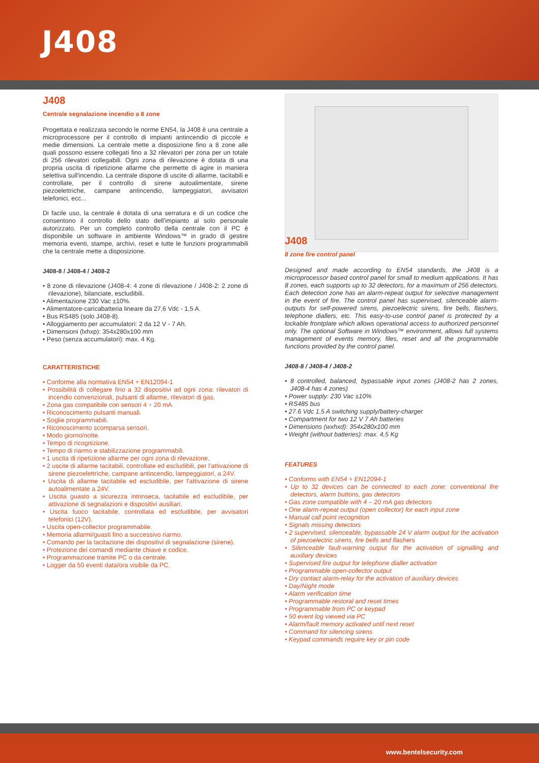J408
J408
Centrale segnalazione incendio a 8 zone
Progettata e realizzata secondo le norme EN54, la J408 è una centrale a microprocessore per il controllo di impianti antincendio di piccole e medie dimensioni. La centrale mette a disposizione fino a 8 zone alle quali possono essere collegati fino a 32 rilevatori per zona per un totale di 256 rilevatori collegabili. Ogni zona di rilevazione è dotata di una propria uscita di ripetizione allarme che permette di agire in maniera selettiva sull'incendio. La centrale dispone di uscite di allarme, tacitabili e controllate, per il controllo di sirene autoalimentate, sirene piezoelettriche, campane antincendio, lampeggiatori, avvisatori telefonici, ecc...
Di facile uso, la centrale è dotata di una serratura e di un codice che consentono il controllo dello stato dell'impianto al solo personale autorizzato. Per un completo controllo della centrale con il PC è disponibile un software in ambiente Windows™ in grado di gestire memoria eventi, stampe, archivi, reset e tutte le funzioni programmabili che la centrale mette a disposizione.
J408-8 / J408-4 / J408-2
• 8 zone di rilevazione (J408-4: 4 zone di rilevazione / J408-2: 2 zone di rilevazione), bilanciate, escludibili.
• Alimentazione 230 Vac ±10%.
• Alimentatore-caricabatteria lineare da 27,6 Vdc - 1,5 A.
• Bus RS485 (solo J408-8).
• Alloggiamento per accumulatori: 2 da 12 V - 7 Ah.
• Dimensioni (lxhxp): 354x280x100 mm
• Peso (senza accumulatori): max. 4 Kg.
CARATTERISTICHE
• Conforme alla normativa EN54 + EN12094-1
• Possibilità di collegare fino a 32 dispositivi ad ogni zona: rilevatori di incendio convenzionali, pulsanti di allarme, rilevatori di gas.
• Zona gas compatibile con sensori 4 ÷ 20 mA.
• Riconoscimento pulsanti manuali.
• Soglie programmabili.
• Riconoscimento scomparsa sensori.
• Modo giorno/notte.
• Tempo di ricognizione.
• Tempo di riarmo e stabilizzazione programmabili.
• 1 uscita di ripetizione allarme per ogni zona di rilevazione.
• 2 uscite di allarme tacitabili, controllate ed escludibili, per l'attivazione di sirene piezoelettriche, campane antincendio, lampeggiatori, a 24V.
• Uscita di allarme tacitabile ed escludibile, per l'attivazione di sirene autoalimentate a 24V.
• Uscita guasto a sicurezza intrinseca, tacitabile ed escludibile, per attivazione di segnalazioni e dispositivi ausiliari.
• Uscita fuoco tacitabile, controllata ed escludibile, per avvisatori telefonici (12V).
• Uscita open-collector programmabile.
• Memoria allarmi/guasti fino a successivo riarmo.
• Comando per la tacitazione dei dispositivi di segnalazione (sirene).
• Protezione dei comandi mediante chiave e codice.
• Programmazione tramite PC o da centrale.
• Logger da 50 eventi data/ora visibile da PC.
J408
8 zone fire control panel
Designed and made according to EN54 standards, the J408 is a microprocessor based control panel for small to medium applications. It has 8 zones, each supports up to 32 detectors, for a maximum of 256 detectors. Each detection zone has an alarm-repeat output for selective management in the event of fire. The control panel has supervised, silenceable alarm-outputs for self-powered sirens, piezoelectric sirens, fire bells, flashers, telephone diallers, etc. This easy-to-use control panel is protected by a lockable frontplate which allows operational access to authorized personnel only. The optional Software in Windows™ environment, allows full systems management of events memory, files, reset and all the programmable functions provided by the control panel.
J408-8 / J408-4 / J408-2
• 8 controlled, balanced, bypassable input zones (J408-2 has 2 zones, J408-4 has 4 zones)
• Power supply: 230 Vac ±10%
• RS485 bus
• 27.6 Vdc 1.5 A switching supply/battery-charger
• Compartment for two 12 V 7 Ah batteries
• Dimensions (wxhxd): 354x280x100 mm
• Weight (without batteries): max. 4,5 Kg
FEATURES
• Conforms with EN54 + EN12094-1
• Up to 32 devices can be connected to each zone: conventional fire detectors, alarm buttons, gas detectors
• Gas zone compatible with 4 – 20 mA gas detectors
• One alarm-repeat output (open collector) for each input zone
• Manual call point recognition
• Signals missing detectors
• 2 supervised, silenceable, bypassable 24 V alarm output for the activation of piezoelectric sirens, fire bells and flashers
• Silenceable fault-warning output for the activation of signalling and auxiliary devices
• Supervised fire output for telephone dialler activation
• Programmable open-collector output
• Dry contact alarm-relay for the activation of auxiliary devices
• Day/Night mode
• Alarm verification time
• Programmable restoral and reset times
• Programmable from PC or keypad
• 50 event log viewed via PC
• Alarm/fault memory activated until next reset
• Command for silencing sirens
• Keypad commands require key or pin code
www.bentelsecurity.com